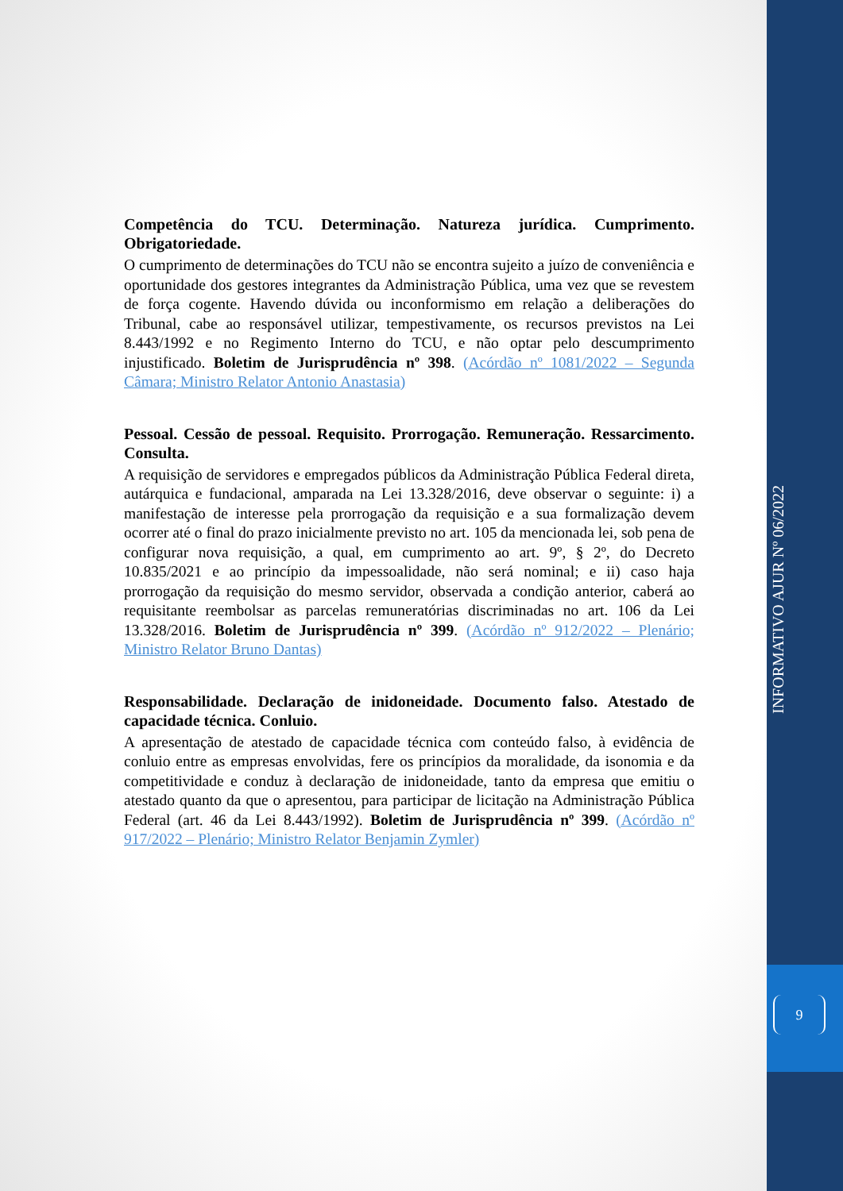Competência do TCU. Determinação. Natureza jurídica. Cumprimento. Obrigatoriedade.
O cumprimento de determinações do TCU não se encontra sujeito a juízo de conveniência e oportunidade dos gestores integrantes da Administração Pública, uma vez que se revestem de força cogente. Havendo dúvida ou inconformismo em relação a deliberações do Tribunal, cabe ao responsável utilizar, tempestivamente, os recursos previstos na Lei 8.443/1992 e no Regimento Interno do TCU, e não optar pelo descumprimento injustificado. Boletim de Jurisprudência nº 398. (Acórdão nº 1081/2022 – Segunda Câmara; Ministro Relator Antonio Anastasia)
Pessoal. Cessão de pessoal. Requisito. Prorrogação. Remuneração. Ressarcimento. Consulta.
A requisição de servidores e empregados públicos da Administração Pública Federal direta, autárquica e fundacional, amparada na Lei 13.328/2016, deve observar o seguinte: i) a manifestação de interesse pela prorrogação da requisição e a sua formalização devem ocorrer até o final do prazo inicialmente previsto no art. 105 da mencionada lei, sob pena de configurar nova requisição, a qual, em cumprimento ao art. 9º, § 2º, do Decreto 10.835/2021 e ao princípio da impessoalidade, não será nominal; e ii) caso haja prorrogação da requisição do mesmo servidor, observada a condição anterior, caberá ao requisitante reembolsar as parcelas remuneratórias discriminadas no art. 106 da Lei 13.328/2016. Boletim de Jurisprudência nº 399. (Acórdão nº 912/2022 – Plenário; Ministro Relator Bruno Dantas)
Responsabilidade. Declaração de inidoneidade. Documento falso. Atestado de capacidade técnica. Conluio.
A apresentação de atestado de capacidade técnica com conteúdo falso, à evidência de conluio entre as empresas envolvidas, fere os princípios da moralidade, da isonomia e da competitividade e conduz à declaração de inidoneidade, tanto da empresa que emitiu o atestado quanto da que o apresentou, para participar de licitação na Administração Pública Federal (art. 46 da Lei 8.443/1992). Boletim de Jurisprudência nº 399. (Acórdão nº 917/2022 – Plenário; Ministro Relator Benjamin Zymler)
INFORMATIVO AJUR Nº 06/2022
9